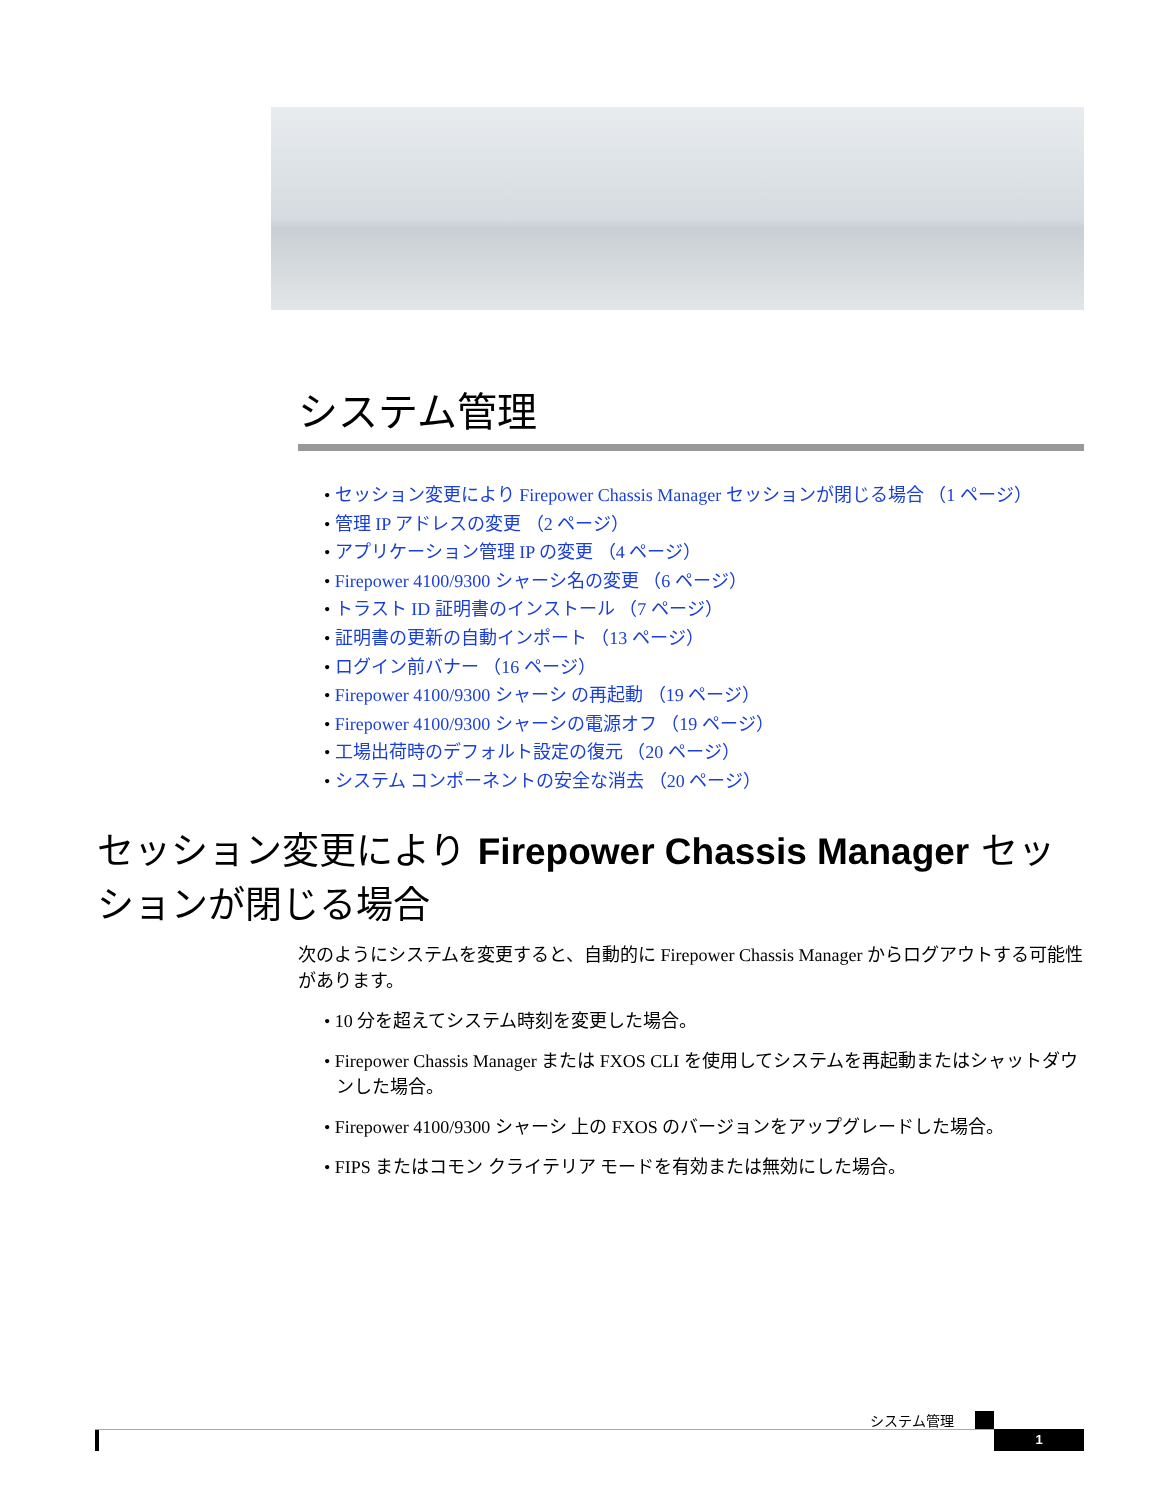システム管理
• セッション変更により Firepower Chassis Manager セッションが閉じる場合 （1 ページ）
• 管理 IP アドレスの変更 （2 ページ）
• アプリケーション管理 IP の変更 （4 ページ）
• Firepower 4100/9300 シャーシ名の変更 （6 ページ）
• トラスト ID 証明書のインストール （7 ページ）
• 証明書の更新の自動インポート （13 ページ）
• ログイン前バナー （16 ページ）
• Firepower 4100/9300 シャーシ の再起動 （19 ページ）
• Firepower 4100/9300 シャーシの電源オフ （19 ページ）
• 工場出荷時のデフォルト設定の復元 （20 ページ）
• システム コンポーネントの安全な消去 （20 ページ）
セッション変更により Firepower Chassis Manager セッションが閉じる場合
次のようにシステムを変更すると、自動的に Firepower Chassis Manager からログアウトする可能性があります。
• 10 分を超えてシステム時刻を変更した場合。
• Firepower Chassis Manager または FXOS CLI を使用してシステムを再起動またはシャットダウンした場合。
• Firepower 4100/9300 シャーシ 上の FXOS のバージョンをアップグレードした場合。
• FIPS またはコモン クライテリア モードを有効または無効にした場合。
システム管理
1